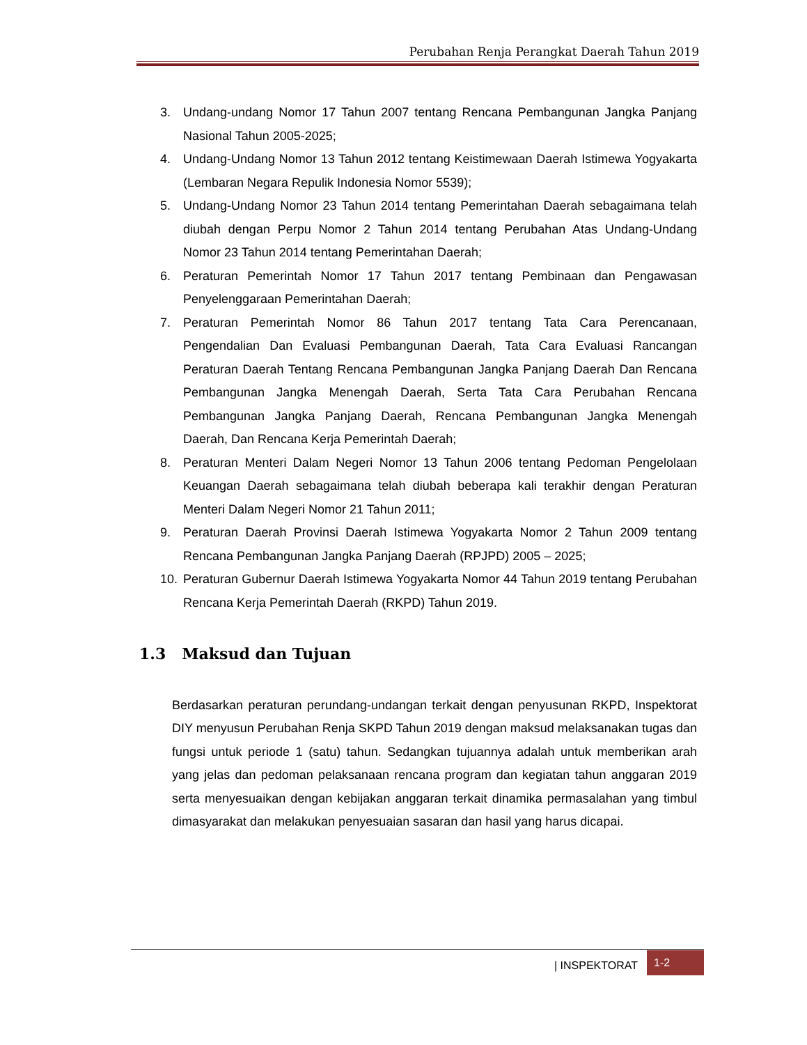Perubahan Renja Perangkat Daerah Tahun 2019
3. Undang-undang Nomor 17 Tahun 2007 tentang Rencana Pembangunan Jangka Panjang Nasional Tahun 2005-2025;
4. Undang-Undang Nomor 13 Tahun 2012 tentang Keistimewaan Daerah Istimewa Yogyakarta (Lembaran Negara Repulik Indonesia Nomor 5539);
5. Undang-Undang Nomor 23 Tahun 2014 tentang Pemerintahan Daerah sebagaimana telah diubah dengan Perpu Nomor 2 Tahun 2014 tentang Perubahan Atas Undang-Undang Nomor 23 Tahun 2014 tentang Pemerintahan Daerah;
6. Peraturan Pemerintah Nomor 17 Tahun 2017 tentang Pembinaan dan Pengawasan Penyelenggaraan Pemerintahan Daerah;
7. Peraturan Pemerintah Nomor 86 Tahun 2017 tentang Tata Cara Perencanaan, Pengendalian Dan Evaluasi Pembangunan Daerah, Tata Cara Evaluasi Rancangan Peraturan Daerah Tentang Rencana Pembangunan Jangka Panjang Daerah Dan Rencana Pembangunan Jangka Menengah Daerah, Serta Tata Cara Perubahan Rencana Pembangunan Jangka Panjang Daerah, Rencana Pembangunan Jangka Menengah Daerah, Dan Rencana Kerja Pemerintah Daerah;
8. Peraturan Menteri Dalam Negeri Nomor 13 Tahun 2006 tentang Pedoman Pengelolaan Keuangan Daerah sebagaimana telah diubah beberapa kali terakhir dengan Peraturan Menteri Dalam Negeri Nomor 21 Tahun 2011;
9. Peraturan Daerah Provinsi Daerah Istimewa Yogyakarta Nomor 2 Tahun 2009 tentang Rencana Pembangunan Jangka Panjang Daerah (RPJPD) 2005 – 2025;
10. Peraturan Gubernur Daerah Istimewa Yogyakarta Nomor 44 Tahun 2019 tentang Perubahan Rencana Kerja Pemerintah Daerah (RKPD) Tahun 2019.
1.3 Maksud dan Tujuan
Berdasarkan peraturan perundang-undangan terkait dengan penyusunan RKPD, Inspektorat DIY menyusun Perubahan Renja SKPD Tahun 2019 dengan maksud melaksanakan tugas dan fungsi untuk periode 1 (satu) tahun. Sedangkan tujuannya adalah untuk memberikan arah yang jelas dan pedoman pelaksanaan rencana program dan kegiatan tahun anggaran 2019 serta menyesuaikan dengan kebijakan anggaran terkait dinamika permasalahan yang timbul dimasyarakat dan melakukan penyesuaian sasaran dan hasil yang harus dicapai.
| INSPEKTORAT 1-2